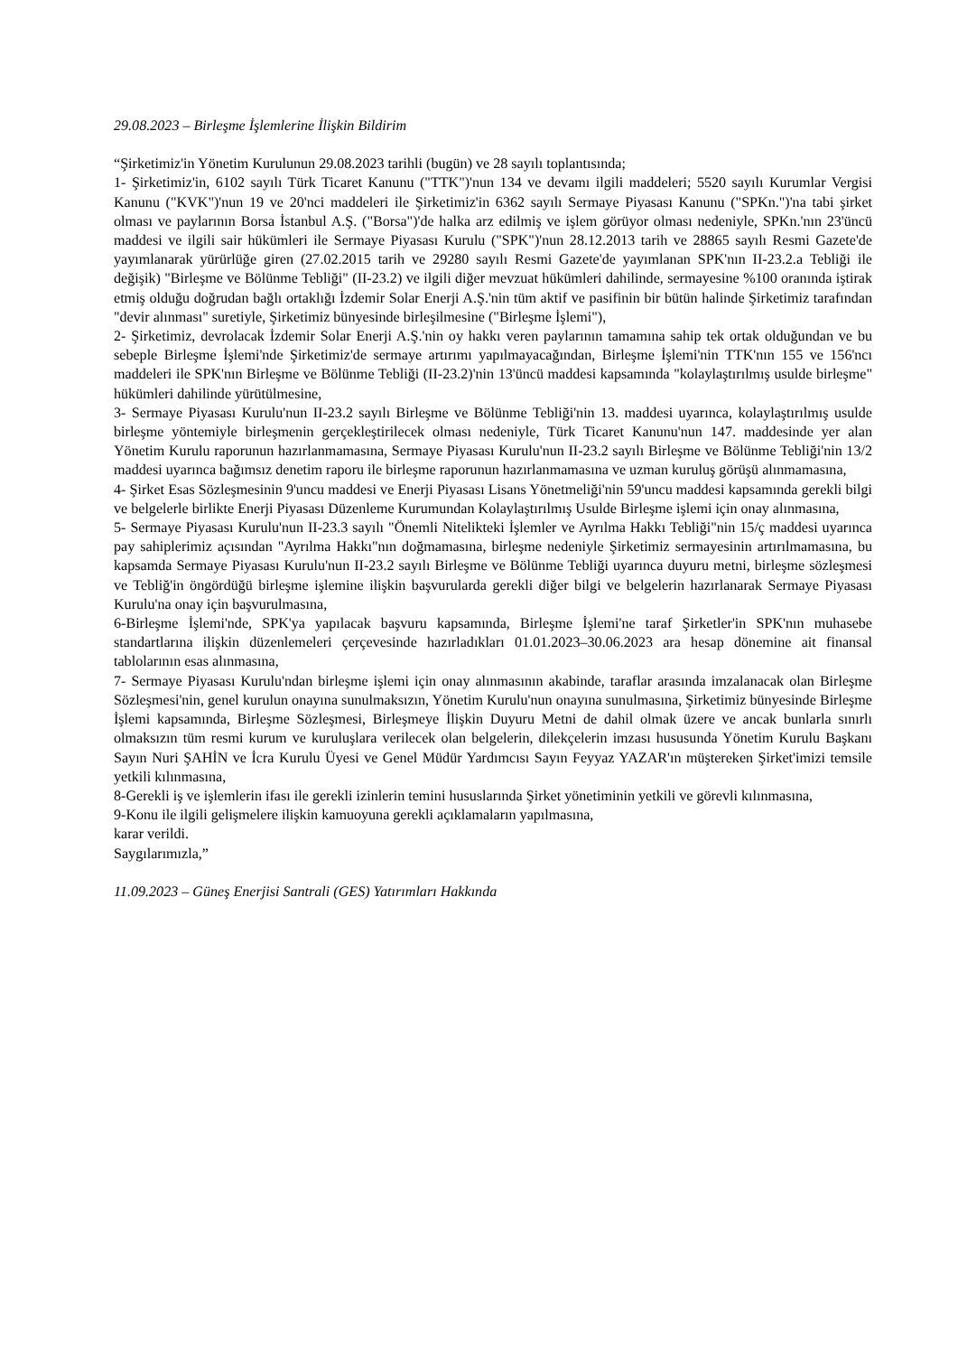29.08.2023 – Birleşme İşlemlerine İlişkin Bildirim
“Şirketimiz'in Yönetim Kurulunun 29.08.2023 tarihli (bugün) ve 28 sayılı toplantısında;
1- Şirketimiz'in, 6102 sayılı Türk Ticaret Kanunu ("TTK")'nun 134 ve devamı ilgili maddeleri; 5520 sayılı Kurumlar Vergisi Kanunu ("KVK")'nun 19 ve 20'nci maddeleri ile Şirketimiz'in 6362 sayılı Sermaye Piyasası Kanunu ("SPKn.")'na tabi şirket olması ve paylarının Borsa İstanbul A.Ş. ("Borsa")'de halka arz edilmiş ve işlem görüyor olması nedeniyle, SPKn.'nın 23'üncü maddesi ve ilgili sair hükümleri ile Sermaye Piyasası Kurulu ("SPK")'nun 28.12.2013 tarih ve 28865 sayılı Resmi Gazete'de yayımlanarak yürürlüğe giren (27.02.2015 tarih ve 29280 sayılı Resmi Gazete'de yayımlanan SPK'nın II-23.2.a Tebliği ile değişik) "Birleşme ve Bölünme Tebliği" (II-23.2) ve ilgili diğer mevzuat hükümleri dahilinde, sermayesine %100 oranında iştirak etmiş olduğu doğrudan bağlı ortaklığı İzdemir Solar Enerji A.Ş.'nin tüm aktif ve pasifinin bir bütün halinde Şirketimiz tarafından "devir alınması" suretiyle, Şirketimiz bünyesinde birleşilmesine ("Birleşme İşlemi"),
2- Şirketimiz, devrolacak İzdemir Solar Enerji A.Ş.'nin oy hakkı veren paylarının tamamına sahip tek ortak olduğundan ve bu sebeple Birleşme İşlemi'nde Şirketimiz'de sermaye artırımı yapılmayacağından, Birleşme İşlemi'nin TTK'nın 155 ve 156'ncı maddeleri ile SPK'nın Birleşme ve Bölünme Tebliği (II-23.2)'nin 13'üncü maddesi kapsamında "kolaylaştırılmış usulde birleşme" hükümleri dahilinde yürütülmesine,
3- Sermaye Piyasası Kurulu'nun II-23.2 sayılı Birleşme ve Bölünme Tebliği'nin 13. maddesi uyarınca, kolaylaştırılmış usulde birleşme yöntemiyle birleşmenin gerçekleştirilecek olması nedeniyle, Türk Ticaret Kanunu'nun 147. maddesinde yer alan Yönetim Kurulu raporunun hazırlanmamasına, Sermaye Piyasası Kurulu'nun II-23.2 sayılı Birleşme ve Bölünme Tebliği'nin 13/2 maddesi uyarınca bağımsız denetim raporu ile birleşme raporunun hazırlanmamasına ve uzman kuruluş görüşü alınmamasına,
4- Şirket Esas Sözleşmesinin 9'uncu maddesi ve Enerji Piyasası Lisans Yönetmeliği'nin 59'uncu maddesi kapsamında gerekli bilgi ve belgelerle birlikte Enerji Piyasası Düzenleme Kurumundan Kolaylaştırılmış Usulde Birleşme işlemi için onay alınmasına,
5- Sermaye Piyasası Kurulu'nun II-23.3 sayılı "Önemli Nitelikteki İşlemler ve Ayrılma Hakkı Tebliği"nin 15/ç maddesi uyarınca pay sahiplerimiz açısından "Ayrılma Hakkı"nın doğmamasına, birleşme nedeniyle Şirketimiz sermayesinin artırılmamasına, bu kapsamda Sermaye Piyasası Kurulu'nun II-23.2 sayılı Birleşme ve Bölünme Tebliği uyarınca duyuru metni, birleşme sözleşmesi ve Tebliğ'in öngördüğü birleşme işlemine ilişkin başvurularda gerekli diğer bilgi ve belgelerin hazırlanarak Sermaye Piyasası Kurulu'na onay için başvurulmasına,
6-Birleşme İşlemi'nde, SPK'ya yapılacak başvuru kapsamında, Birleşme İşlemi'ne taraf Şirketler'in SPK'nın muhasebe standartlarına ilişkin düzenlemeleri çerçevesinde hazırladıkları 01.01.2023–30.06.2023 ara hesap dönemine ait finansal tablolarının esas alınmasına,
7- Sermaye Piyasası Kurulu'ndan birleşme işlemi için onay alınmasının akabinde, taraflar arasında imzalanacak olan Birleşme Sözleşmesi'nin, genel kurulun onayına sunulmaksızın, Yönetim Kurulu'nun onayına sunulmasına, Şirketimiz bünyesinde Birleşme İşlemi kapsamında, Birleşme Sözleşmesi, Birleşmeye İlişkin Duyuru Metni de dahil olmak üzere ve ancak bunlarla sınırlı olmaksızın tüm resmi kurum ve kuruluşlara verilecek olan belgelerin, dilekçelerin imzası hususunda Yönetim Kurulu Başkanı Sayın Nuri ŞAHİN ve İcra Kurulu Üyesi ve Genel Müdür Yardımcısı Sayın Feyyaz YAZAR'ın müştereken Şirket'imizi temsile yetkili kılınmasına,
8-Gerekli iş ve işlemlerin ifası ile gerekli izinlerin temini hususlarında Şirket yönetiminin yetkili ve görevli kılınmasına,
9-Konu ile ilgili gelişmelere ilişkin kamuoyuna gerekli açıklamaların yapılmasına,
karar verildi.
Saygılarımızla,”
11.09.2023 – Güneş Enerjisi Santrali (GES) Yatırımları Hakkında